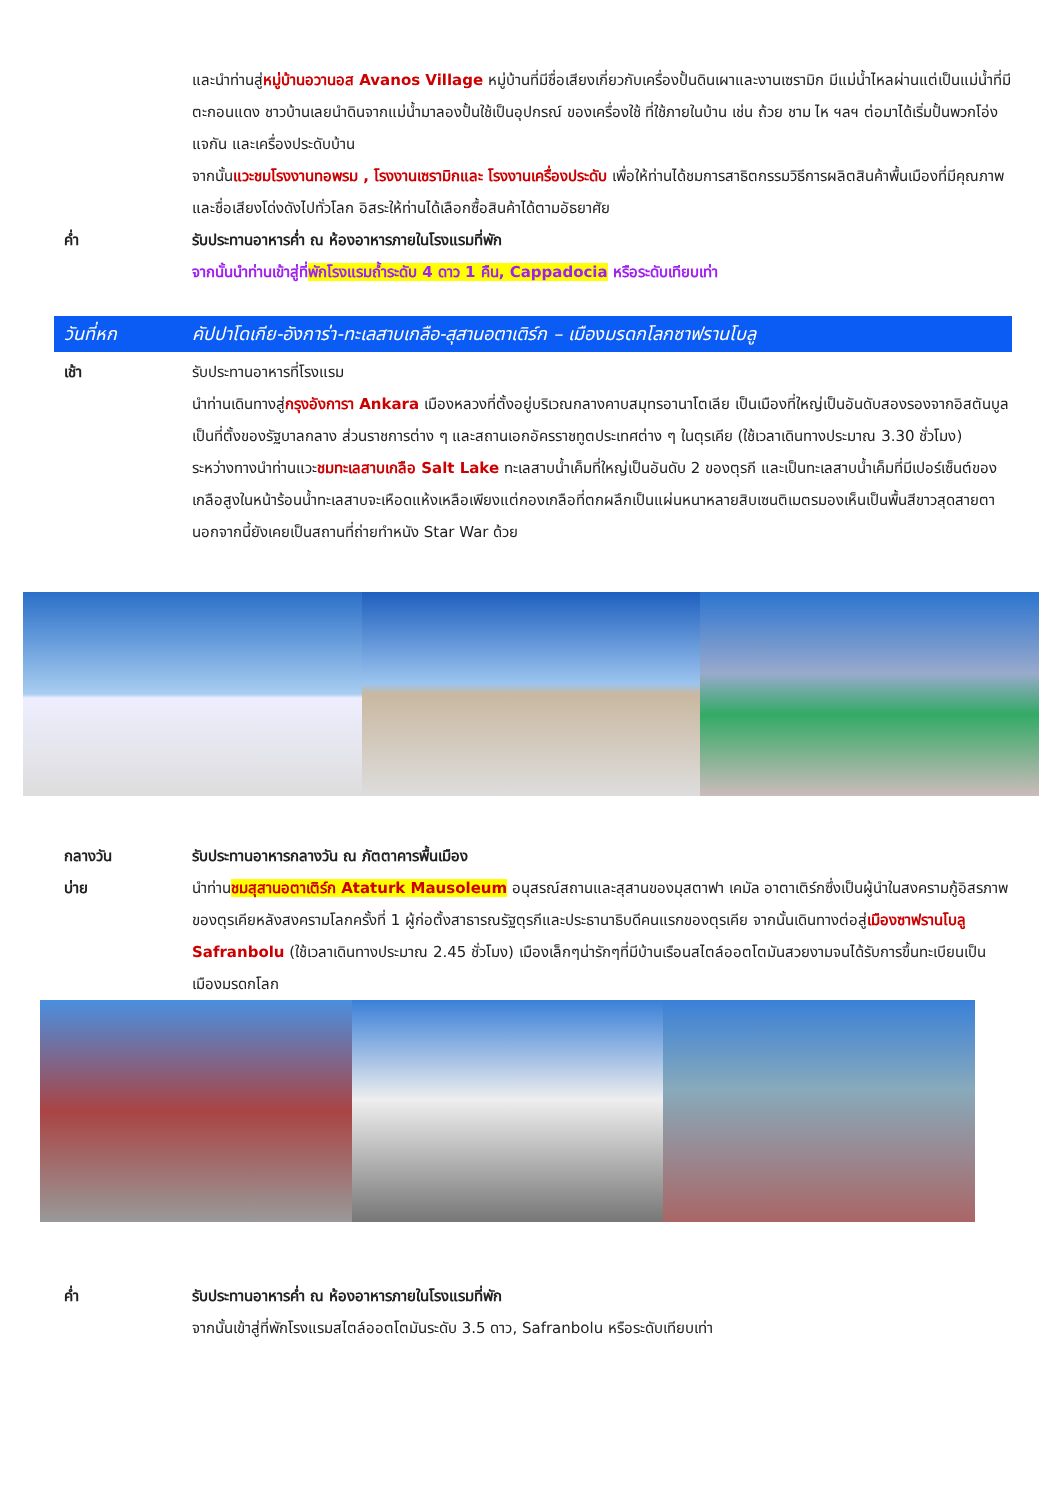และนำท่านสู่หมู่บ้านอวานอส Avanos Village หมู่บ้านที่มีชื่อเสียงเกี่ยวกับเครื่องปั้นดินเผาและงานเซรามิก มีแม่น้ำไหลผ่านแต่เป็นแม่น้ำที่มีตะกอนแดง ชาวบ้านเลยนำดินจากแม่น้ำมาลองปั้นใช้เป็นอุปกรณ์ ของเครื่องใช้ ที่ใช้ภายในบ้าน เช่น ถ้วย ชาม ไห ฯลฯ ต่อมาได้เริ่มปั้นพวกโอ่ง แจกัน และเครื่องประดับบ้าน
จากนั้นแวะชมโรงงานทอพรม , โรงงานเซรามิกและ โรงงานเครื่องประดับ เพื่อให้ท่านได้ชมการสาธิตกรรมวิธีการผลิตสินค้าพื้นเมืองที่มีคุณภาพและชื่อเสียงโด่งดังไปทั่วโลก อิสระให้ท่านได้เลือกซื้อสินค้าได้ตามอัธยาศัย
ค่ำ รับประทานอาหารค่ำ ณ ห้องอาหารภายในโรงแรมที่พัก
จากนั้นนำท่านเข้าสู่ที่พักโรงแรมถ้ำระดับ 4 ดาว 1 คืน, Cappadocia หรือระดับเทียบเท่า
วันที่หก คัปปาโดเกีย-อังการ่า-ทะเลสาบเกลือ-สุสานอตาเติร์ก – เมืองมรดกโลกซาฟรานโบลู
เช้า รับประทานอาหารที่โรงแรม
นำท่านเดินทางสู่กรุงอังการา Ankara เมืองหลวงที่ตั้งอยู่บริเวณกลางคาบสมุทรอานาโตเลีย เป็นเมืองที่ใหญ่เป็นอันดับสองรองจากอิสตันบูล เป็นที่ตั้งของรัฐบาลกลาง ส่วนราชการต่าง ๆ และสถานเอกอัครราชทูตประเทศต่าง ๆ ในตุรเคีย (ใช้เวลาเดินทางประมาณ 3.30 ชั่วโมง)
ระหว่างทางนำท่านแวะชมทะเลสาบเกลือ Salt Lake ทะเลสาบน้ำเค็มที่ใหญ่เป็นอันดับ 2 ของตุรกี และเป็นทะเลสาบน้ำเค็มที่มีเปอร์เซ็นต์ของเกลือสูงในหน้าร้อนน้ำทะเลสาบจะเหือดแห้งเหลือเพียงแต่กองเกลือที่ตกผลึกเป็นแผ่นหนาหลายสิบเซนติเมตรมองเห็นเป็นพื้นสีขาวสุดสายตา นอกจากนี้ยังเคยเป็นสถานที่ถ่ายทำหนัง Star War ด้วย
กลางวัน รับประทานอาหารกลางวัน ณ ภัตตาคารพื้นเมือง
บ่าย นำท่านชมสุสานอตาเติร์ก Ataturk Mausoleum อนุสรณ์สถานและสุสานของมุสตาฟา เคมัล อาตาเติร์กซึ่งเป็นผู้นำในสงครามกู้อิสรภาพของตุรเคียหลังสงครามโลกครั้งที่ 1 ผู้ก่อตั้งสาธารณรัฐตุรกีและประธานาธิบดีคนแรกของตุรเคีย จากนั้นเดินทางต่อสู่เมืองซาฟรานโบลู Safranbolu (ใช้เวลาเดินทางประมาณ 2.45 ชั่วโมง) เมืองเล็กๆน่ารักๆที่มีบ้านเรือนสไตล์ออตโตมันสวยงามจนได้รับการขึ้นทะเบียนเป็นเมืองมรดกโลก
ค่ำ รับประทานอาหารค่ำ ณ ห้องอาหารภายในโรงแรมที่พัก
จากนั้นเข้าสู่ที่พักโรงแรมสไตล์ออตโตมันระดับ 3.5 ดาว, Safranbolu หรือระดับเทียบเท่า